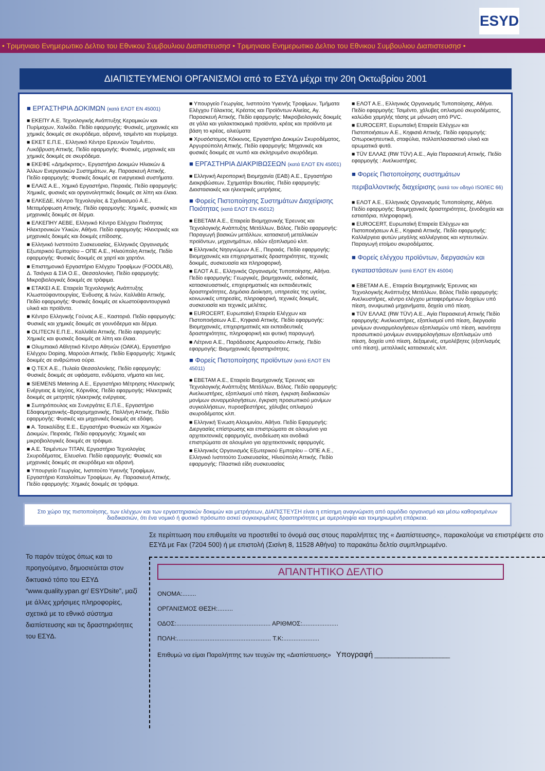ESYD
• Τριμηνιαιο Ενημερωτικο Δελτιο του Εθνικου Συμβουλιου Διαπιστευσησ • Τριμηνιαιο Ενημερωτικο Δελτιο του Εθνικου Συμβουλιου Διαπιστευσησ •
ΔΙΑΠΙΣΤΕΥΜΕΝΟΙ ΟΡΓΑΝΙΣΜΟΙ από το ΕΣΥΔ μέχρι την 20η Οκτωβρίου 2001
■ ΕΡΓΑΣΤΗΡΙΑ ΔΟΚΙΜΩΝ (κατά ΕΛΟΤ ΕΝ 45001)
■ ΕΚΕΠΥ Α.Ε. Τεχνολογικής Ανάπτυξης Κεραμικών και Πυρίμαχων, Χαλκίδα. Πεδίο εφαρμογής: Φυσικές, μηχανικές και χημικές δοκιμές σε σκυρόδεμα, αδρανή, τσιμέντο και πυρίμαχα.
■ ΕΚΕΤ Ε.Π.Ε., Ελληνικό Κέντρο Ερευνών Τσιμέντου, Λυκόβρυση Αττικής. Πεδίο εφαρμογής: Φυσικές, μηχανικές και χημικές δοκιμές σε σκυρόδεμα.
■ ΕΚΕΦΕ «Δημόκριτος», Εργαστήριο Δοκιμών Ηλιακών & Άλλων Ενεργειακών Συστημάτων, Αγ. Παρασκευή Αττικής. Πεδίο εφαρμογής: Φυσικές δοκιμές σε ενεργειακά συστήματα.
■ ΕΛΑΙΣ Α.Ε., Χημικό Εργαστήριο, Πειραιάς. Πεδίο εφαρμογής: Χημικές, φυσικές και οργανοληπτικές δοκιμές σε λίπη και έλαια.
■ ΕΛΚΕΔΕ, Κέντρο Τεχνολογίας & Σχεδιασμού Α.Ε., Μεταμόρφωση Αττικής. Πεδίο εφαρμογής: Χημικές, φυσικές και μηχανικές δοκιμές σε δέρμα.
■ ΕΛΚΕΠΗΥ ΑΕΒΕ, Ελληνικό Κέντρο Ελέγχου Ποιότητας Ηλεκτρονικών Υλικών, Αθήνα. Πεδίο εφαρμογής: Ηλεκτρικές και μηχανικές δοκιμές και δοκιμές επίδοσης.
■ Ελληνικό Ινστιτούτο Συσκευασίας, Ελληνικός Οργανισμός Εξωτερικού Εμπορίου – ΟΠΕ Α.Ε., Ηλιούπολη Αττικής. Πεδίο εφαρμογής: Φυσικές δοκιμές σε χαρτί και χαρτόνι.
■ Επιστημονικό Εργαστήριο Ελέγχου Τροφίμων (FOODLAB), Δ. Τσιόγκα & ΣΙΑ Ο.Ε., Θεσσαλονίκη. Πεδίο εφαρμογής: Μικροβιολογικές δοκιμές σε τρόφιμα.
■ ΕΤΑΚΕΙ Α.Ε. Εταιρεία Τεχνολογικής Ανάπτυξης Κλωστοϋφαντουργίας, Ένδυσης & Ινών, Καλλιθέα Αττικής. Πεδίο εφαρμογής: Φυσικές δοκιμές σε κλωστοϋφαντουργικά υλικά και προϊόντα.
■ Κέντρο Ελληνικής Γούνας Α.Ε., Καστοριά. Πεδίο εφαρμογής: Φυσικές και χημικές δοκιμές σε γουνόδερμα και δέρμα.
■ OLITECN Ε.Π.Ε., Καλλιθέα Αττικής. Πεδίο εφαρμογής: Χημικές και φυσικές δοκιμές σε λίπη και έλαια.
■ Ολυμπιακό Αθλητικό Κέντρο Αθηνών (ΟΑΚΑ), Εργαστήριο Ελέγχου Doping, Μαρούσι Αττικής. Πεδίο Εφαρμογής: Χημικές δοκιμές σε ανθρώπινα ούρα.
■ Q.TEX Α.Ε., Πυλαία Θεσσαλονίκης. Πεδίο εφαρμογής: Φυσικές δοκιμές σε υφάσματα, ενδύματα, νήματα και ίνες.
■ SIEMENS Metering Α.Ε., Εργαστήριο Μέτρησης Ηλεκτρικής Ενέργειας & Ισχύος, Κόρινθος. Πεδίο εφαρμογής: Ηλεκτρικές δοκιμές σε μετρητές ηλεκτρικής ενέργειας.
■ Σωτηρόπουλος και Συνεργάτες Ε.Π.Ε., Εργαστήριο Εδαφομηχανικής–Βραχομηχανικής, Παλλήνη Αττικής. Πεδίο εφαρμογής: Φυσικές και μηχανικές δοκιμές σε εδάφη.
■ Α. Τσακαλίδης Ε.Ε., Εργαστήριο Φυσικών και Χημικών Δοκιμών, Πειραιάς. Πεδίο εφαρμογής: Χημικές και μικροβιολογικές δοκιμές σε τρόφιμα.
■ Α.Ε. Τσιμέντων ΤΙΤΑΝ, Εργαστήριο Τεχνολογίας Σκυροδέματος, Ελευσίνα. Πεδίο εφαρμογής: Φυσικές και μηχανικές δοκιμές σε σκυρόδεμα και αδρανή.
■ Υπουργείο Γεωργίας, Ινστιτούτο Υγιεινής Τροφίμων, Εργαστήριο Καταλοίπων Τροφίμων, Αγ. Παρασκευή Αττικής. Πεδίο εφαρμογής: Χημικές δοκιμές σε τρόφιμα.
■ Υπουργείο Γεωργίας, Ινστιτούτο Υγιεινής Τροφίμων, Τμήματα Ελέγχου Γάλακτος, Κρέατος και Προϊόντων Αλιείας, Αγ. Παρασκευή Αττικής. Πεδίο εφαρμογής: Μικροβιολογικές δοκιμές σε γάλα και γαλακτοκομικά προϊόντα, κρέας και προϊόντα με βάση το κρέας, αλιεύματα
■ Χρυσόστομος Κόκκινος, Εργαστήριο Δοκιμών Σκυροδέματος, Αργυρούπολη Αττικής. Πεδίο εφαρμογής: Μηχανικές και φυσικές δοκιμές σε νωπό και σκληρυμένο σκυρόδεμα.
■ ΕΡΓΑΣΤΗΡΙΑ ΔΙΑΚΡΙΒΩΣΕΩΝ (κατά ΕΛΟΤ ΕΝ 45001)
■ Ελληνική Αεροπορική Βιομηχανία (ΕΑΒ) Α.Ε., Εργαστήριο Διακριβώσεων, Σχηματάρι Βοιωτίας. Πεδίο εφαρμογής: Διαστασιακές και ηλεκτρικές μετρήσεις.
■ Φορείς Πιστοποίησης Συστημάτων Διαχείρισης Ποιότητας (κατά ΕΛΟΤ ΕΝ 45012)
■ ΕΒΕΤΑΜ Α.Ε., Εταιρεία Βιομηχανικής Έρευνας και Τεχνολογικής Ανάπτυξης Μετάλλων, Βόλος. Πεδίο εφαρμογής: Παραγωγή βασικών μετάλλων, κατασκευή μεταλλικών προϊόντων, μηχανημάτων, ειδών εξοπλισμού κλπ.
■ Ελληνικός Νηογνώμων Α.Ε., Πειραιάς. Πεδίο εφαρμογής: Βιομηχανικές και επιχειρηματικές δραστηριότητες, τεχνικές δοκιμές, συσκευασία και πληροφορική.
■ ΕΛΟΤ Α.Ε., Ελληνικός Οργανισμός Τυποποίησης, Αθήνα. Πεδίο εφαρμογής: Γεωργικές, βιομηχανικές, εκδοτικές, κατασκευαστικές, επιχειρηματικές και εκπαιδευτικές δραστηριότητες, Δημόσια Διοίκηση, υπηρεσίες της υγείας, κοινωνικές υπηρεσίες, πληροφορική, τεχνικές δοκιμές, συσκευασία και τεχνικές μελέτες.
■ EUROCERT, Ευρωπαϊκή Εταιρεία Ελέγχων και Πιστοποιήσεων Α.Ε., Κηφισιά Αττικής. Πεδίο εφαρμογής: Βιομηχανικές, επιχειρηματικές και εκπαιδευτικές δραστηριότητες, πληροφορική και φυτική παραγωγή.
■ Λέτρινα Α.Ε., Παράδεισος Αμαρουσίου Αττικής. Πεδίο εφαρμογής: Βιομηχανικές δραστηριότητες.
■ Φορείς Πιστοποίησης προϊόντων (κατά ΕΛΟΤ ΕΝ 45011)
■ ΕΒΕΤΑΜ Α.Ε., Εταιρεία Βιομηχανικής Έρευνας και Τεχνολογικής Ανάπτυξης Μετάλλων, Βόλος. Πεδίο εφαρμογής: Ανελκυστήρες, εξοπλισμοί υπό πίεση, έγκριση διαδικασιών μονίμων συναρμολογήσεων, έγκριση προσωπικού μονίμων συγκολλήσεων, πυροσβεστήρες, χάλυβες οπλισμού σκυροδέματος κλπ.
■ Ελληνική Ένωση Αλουμινίου, Αθήνα. Πεδίο Εφαρμογής: Διεργασίες επίστρωσης και επιστρώματα σε αλουμίνιο για αρχιτεκτονικές εφαρμογές, ανοδείωση και ανοδικά επιστρώματα σε αλουμίνιο για αρχιτεκτονικές εφαρμογές.
■ Ελληνικός Οργανισμός Εξωτερικού Εμπορίου – ΟΠΕ Α.Ε., Ελληνικό Ινστιτούτο Συσκευασίας, Ηλιούπολη Αττικής. Πεδίο εφαρμογής: Πλαστικά είδη συσκευασίας
■ ΕΛΟΤ Α.Ε., Ελληνικός Οργανισμός Τυποποίησης, Αθήνα. Πεδίο εφαρμογής: Τσιμέντο, χάλυβες οπλισμού σκυροδέματος, καλώδια χαμηλής τάσης με μόνωση από PVC.
■ EUROCERT, Ευρωπαϊκή Εταιρεία Ελέγχων και Πιστοποιήσεων Α.Ε., Κηφισιά Αττικής. Πεδίο εφαρμογής: Οπωροκηπευτικά, σταφύλια, πολλαπλασιαστικό υλικό και αρωματικά φυτά.
■ TÜV ΕΛΛΑΣ (RW TÜV) Α.Ε., Αγία Παρασκευή Αττικής. Πεδίο εφαρμογής : Ανελκυστήρες.
■ Φορείς Πιστοποίησης συστημάτων περιβαλλοντικής διαχείρισης (κατά τον οδηγό ISO/IEC 66)
■ ΕΛΟΤ Α.Ε., Ελληνικός Οργανισμός Τυποποίησης, Αθήνα. Πεδίο εφαρμογής: Βιομηχανικές δραστηριότητες, ξενοδοχεία και εστιατόρια, πληροφορική.
■ EUROCERT, Ευρωπαϊκή Εταιρεία Ελέγχων και Πιστοποιήσεων Α.Ε., Κηφισιά Αττικής. Πεδίο εφαρμογής: Καλλιέργεια φυτών μεγάλης καλλιέργειας και κηπευτικών. Παραγωγή ετοίμου σκυροδέματος.
■ Φορείς ελέγχου προϊόντων, διεργασιών και εγκαταστάσεων (κατά ΕΛΟΤ ΕΝ 45004)
■ ΕΒΕΤΑΜ Α.Ε., Εταιρεία Βιομηχανικής Έρευνας και Τεχνολογικής Ανάπτυξης Μετάλλων, Βόλος Πεδίο εφαρμογής: Ανελκυστήρες, κέντρο ελέγχου μεταφερόμενων δοχείων υπό πίεση, ανυψωτικά μηχανήματα, δοχεία υπό πίεση.
■ TÜV ΕΛΛΑΣ (RW TÜV) Α.Ε., Αγία Παρασκευή Αττικής Πεδίο εφαρμογής: Ανελκυστήρες, εξοπλισμοί υπό πίεση, διεργασία μονίμων συναρμολογήσεων εξοπλισμών υπό πίεση, ικανότητα προσωπικού μονίμων συναρμολογήσεων εξοπλισμών υπό πίεση, δοχεία υπό πίεση, δεξαμενές, ατμολέβητες (εξοπλισμός υπό πίεση), μεταλλικές κατασκευές κλπ.
Στο χώρο της πιστοποίησης, των ελέγχων και των εργαστηριακών δοκιμών και μετρήσεων, ΔΙΑΠΙΣΤΕΥΣΗ είναι η επίσημη αναγνώριση από αρμόδιο οργανισμό και μέσω καθορισμένων διαδικασιών, ότι ένα νομικό ή φυσικό πρόσωπο ασκεί συγκεκριμένες δραστηριότητες με αμεροληψία και τεκμηριωμένη επάρκεια.
Το παρόν τεύχος όπως και το προηγούμενο, δημοσιεύεται στον δικτυακό τόπο του ΕΣΥΔ “www.quality.ypan.gr/ ESYDsite”, μαζί με άλλες χρήσιμες πληροφορίες, σχετικά με το εθνικό σύστημα διαπίστευσης και τις δραστηριότητες του ΕΣΥΔ.
Σε περίπτωση που επιθυμείτε να προστεθεί το όνομά σας στους παραλήπτες της « Διαπίστευσης», παρακαλούμε να επιστρέψετε στο ΕΣΥΔ με Fax (7204 500) ή με επιστολή (Σισίνη 8, 11528 Αθήνα) το παρακάτω δελτίο συμπληρωμένο.
ΑΠΑΝΤΗΤΙΚΟ ΔΕΛΤΙΟ
ΟΝΟΜΑ:........
ΟΡΓΑΝΙΣΜΟΣ ΘΕΣΗ:.........
ΟΔΟΣ:....................................................... ΑΡΙΘΜΟΣ:.....................
ΠΟΛΗ:....................................................... Τ.Κ:.....................
Επιθυμώ να είμαι Παραλήπτης των τευχών της «Διαπίστευσης» Υπογραφή ______________________